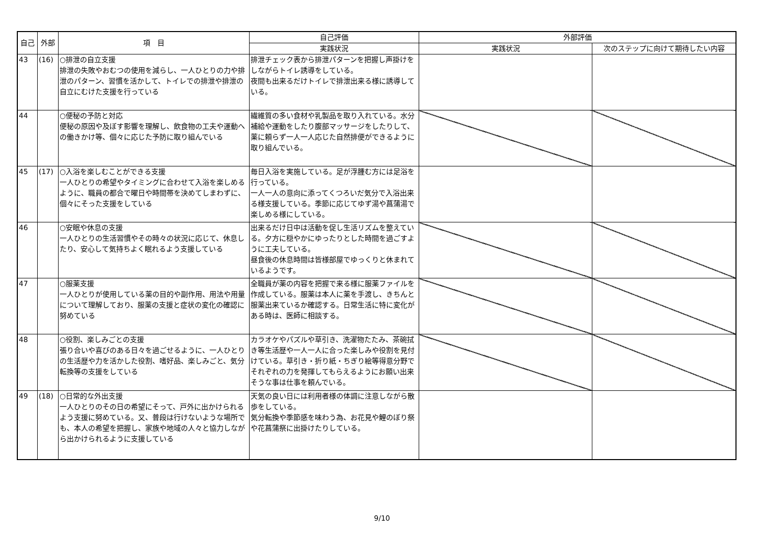| 自己 | 外部 | 項 目 | 自己評価 | 外部評価 | |
| --- | --- | --- | --- | --- | --- |
| | | | 実践状況 | 実践状況 | 次のステップに向けて期待したい内容 |
| 43 | (16) | ○排泄の自立支援 排泄の失敗やおむつの使用を減らし、一人ひとりの力や排泄のパターン、習慣を活かして、トイレでの排泄や排泄の自立にむけた支援を行っている | 排泄チェック表から排泄パターンを把握し声掛けをしながらトイレ誘導をしている。 夜間も出来るだけトイレで排泄出来る様に誘導している。 | | |
| 44 | | ○便秘の予防と対応 便秘の原因や及ぼす影響を理解し、飲食物の工夫や運動への働きかけ等、個々に応じた予防に取り組んでいる | 繊維質の多い食材や乳製品を取り入れている。水分補給や運動をしたり腹部マッサージをしたりして、薬に頼らず一人一人応じた自然排便ができるように取り組んでいる。 | | |
| 45 | (17) | ○入浴を楽しむことができる支援 一人ひとりの希望やタイミングに合わせて入浴を楽しめるように、職員の都合で曜日や時間帯を決めてしまわずに、個々にそった支援をしている | 毎日入浴を実施している。足が浮腫む方には足浴を行っている。 一人一人の意向に添ってくつろいだ気分で入浴出来る様支援している。季節に応じてゆず湯や菖蒲湯で楽しめる様にしている。 | | |
| 46 | | ○安眠や休息の支援 一人ひとりの生活習慣やその時々の状況に応じて、休息したり、安心して気持ちよく眠れるよう支援している | 出来るだけ日中は活動を促し生活リズムを整えている。夕方に穏やかにゆったりとした時間を過ごすように工夫している。 昼食後の休息時間は皆様部屋でゆっくりと休まれているようです。 | | |
| 47 | | ○服薬支援 一人ひとりが使用している薬の目的や副作用、用法や用量について理解しており、服薬の支援と症状の変化の確認に努めている | 全職員が薬の内容を把握で来る様に服薬ファイルを作成している。服薬は本人に薬を手渡し、きちんと服薬出来ているか確認する。日常生活に特に変化がある時は、医師に相談する。 | | |
| 48 | | ○役割、楽しみごとの支援 張り合いや喜びのある日々を過ごせるように、一人ひとりの生活歴や力を活かした役割、嗜好品、楽しみごと、気分転換等の支援をしている | カラオケやパズルや草引き、洗濯物たたみ、茶碗拭き等生活歴や一人一人に合った楽しみや役割を見付けている。草引き・折り紙・ちぎり絵等得意分野でそれぞれの力を発揮してもらえるようにお願い出来そうな事は仕事を頼んでいる。 | | |
| 49 | (18) | ○日常的な外出支援 一人ひとりのその日の希望にそって、戸外に出かけられるよう支援に努めている。又、普段は行けないような場所でも、本人の希望を把握し、家族や地域の人々と協力しながら出かけられるように支援している | 天気の良い日には利用者様の体調に注意しながら散歩をしている。 気分転換や季節感を味わう為、お花見や鯉のぼり祭や花菖蒲祭に出掛けたりしている。 | | |
9/10